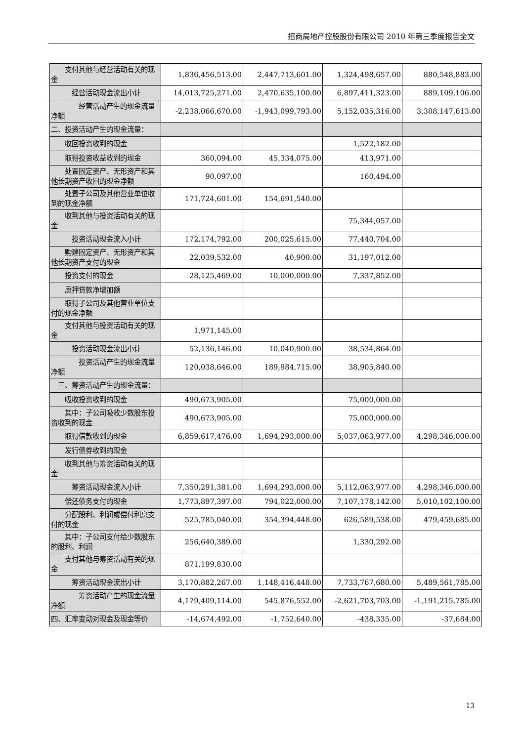招商局地产控股股份有限公司 2010 年第三季度报告全文
| 支付其他与经营活动有关的现金 | 1,836,456,513.00 | 2,447,713,601.00 | 1,324,498,657.00 | 880,548,883.00 |
| 经营活动现金流出小计 | 14,013,725,271.00 | 2,470,635,100.00 | 6,897,411,323.00 | 889,109,106.00 |
| 经营活动产生的现金流量净额 | -2,238,066,670.00 | -1,943,099,793.00 | 5,152,035,316.00 | 3,308,147,613.00 |
| 二、投资活动产生的现金流量： | | | | |
| 收回投资收到的现金 | | | 1,522,182.00 | |
| 取得投资收益收到的现金 | 360,094.00 | 45,334,075.00 | 413,971.00 | |
| 处置固定资产、无形资产和其他长期资产收回的现金净额 | 90,097.00 | | 160,494.00 | |
| 处置子公司及其他营业单位收到的现金净额 | 171,724,601.00 | 154,691,540.00 | | |
| 收到其他与投资活动有关的现金 | | | 75,344,057.00 | |
| 投资活动现金流入小计 | 172,174,792.00 | 200,025,615.00 | 77,440,704.00 | |
| 购建固定资产、无形资产和其他长期资产支付的现金 | 22,039,532.00 | 40,900.00 | 31,197,012.00 | |
| 投资支付的现金 | 28,125,469.00 | 10,000,000.00 | 7,337,852.00 | |
| 质押贷款净增加额 | | | | |
| 取得子公司及其他营业单位支付的现金净额 | | | | |
| 支付其他与投资活动有关的现金 | 1,971,145.00 | | | |
| 投资活动现金流出小计 | 52,136,146.00 | 10,040,900.00 | 38,534,864.00 | |
| 投资活动产生的现金流量净额 | 120,038,646.00 | 189,984,715.00 | 38,905,840.00 | |
| 三、筹资活动产生的现金流量： | | | | |
| 吸收投资收到的现金 | 490,673,905.00 | | 75,000,000.00 | |
| 其中：子公司吸收少数股东投资收到的现金 | 490,673,905.00 | | 75,000,000.00 | |
| 取得借款收到的现金 | 6,859,617,476.00 | 1,694,293,000.00 | 5,037,063,977.00 | 4,298,346,000.00 |
| 发行债券收到的现金 | | | | |
| 收到其他与筹资活动有关的现金 | | | | |
| 筹资活动现金流入小计 | 7,350,291,381.00 | 1,694,293,000.00 | 5,112,063,977.00 | 4,298,346,000.00 |
| 偿还债务支付的现金 | 1,773,897,397.00 | 794,022,000.00 | 7,107,178,142.00 | 5,010,102,100.00 |
| 分配股利、利润或偿付利息支付的现金 | 525,785,040.00 | 354,394,448.00 | 626,589,538.00 | 479,459,685.00 |
| 其中：子公司支付给少数股东的股利、利润 | 256,640,389.00 | | 1,330,292.00 | |
| 支付其他与筹资活动有关的现金 | 871,199,830.00 | | | |
| 筹资活动现金流出小计 | 3,170,882,267.00 | 1,148,416,448.00 | 7,733,767,680.00 | 5,489,561,785.00 |
| 筹资活动产生的现金流量净额 | 4,179,409,114.00 | 545,876,552.00 | -2,621,703,703.00 | -1,191,215,785.00 |
| 四、汇率变动对现金及现金等价 | -14,674,492.00 | -1,752,640.00 | -438,335.00 | -37,684.00 |
13